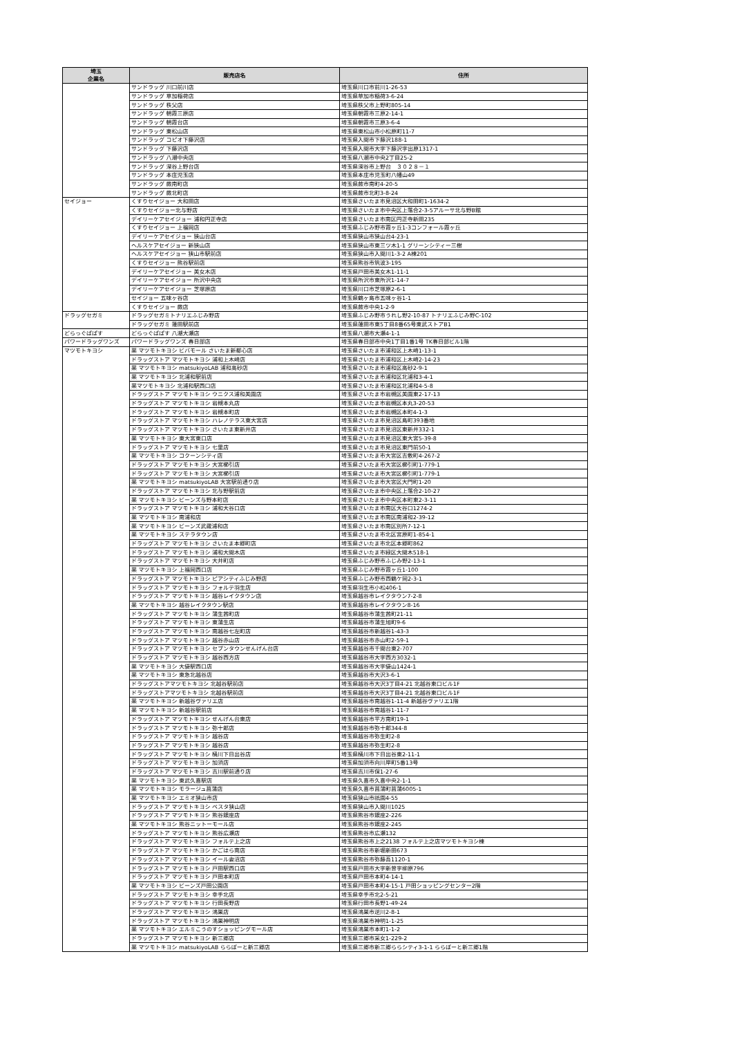| 埼玉 企業名 | 販売店名 | 住所 |
| --- | --- | --- |
| | サンドラッグ 川口前川店 | 埼玉県川口市前川1-26-53 |
| | サンドラッグ 草加稲荷店 | 埼玉県草加市稲荷3-6-24 |
| | サンドラッグ 秩父店 | 埼玉県秩父市上野町805-14 |
| | サンドラッグ 朝霞三原店 | 埼玉県朝霞市三原2-14-1 |
| | サンドラッグ 朝霞台店 | 埼玉県朝霞市三原3-6-4 |
| | サンドラッグ 東松山店 | 埼玉県東松山市小松原町11-7 |
| | サンドラッグ コピオ下藤沢店 | 埼玉県入間市下藤沢188-1 |
| | サンドラッグ 下藤沢店 | 埼玉県入間市大字下藤沢字出原1317-1 |
| | サンドラッグ 八潮中央店 | 埼玉県八潮市中央2丁目25-2 |
| | サンドラッグ 深谷上野台店 | 埼玉県深谷市上野台 ３０２８－１ |
| | サンドラッグ 本庄児玉店 | 埼玉県本庄市児玉町八幡山49 |
| | サンドラッグ 蕨南町店 | 埼玉県蕨市南町4-20-5 |
| | サンドラッグ 蕨北町店 | 埼玉県蕨市北町3-8-24 |
| セイジョー | くすりセイジョー 大和田店 | 埼玉県さいたま市見沼区大和田町1-1634-2 |
| | くすりセイジョー北与野店 | 埼玉県さいたま市中央区上落合2-3-5アルーサ北与野B館 |
| | デイリーケアセイジョー 浦和円正寺店 | 埼玉県さいたま市南区円正寺新田235 |
| | くすりセイジョー 上福岡店 | 埼玉県ふじみ野市霞ヶ丘1-3コンフォール霞ヶ丘 |
| | デイリーケアセイジョー 狭山台店 | 埼玉県狭山市狭山台4-23-1 |
| | ヘルスケアセイジョー 新狭山店 | 埼玉県狭山市東三ツ木1-1 グリーンシティー三樹 |
| | ヘルスケアセイジョー 狭山市駅前店 | 埼玉県狭山市入間川1-3-2 A棟201 |
| | くすりセイジョー 熊谷駅前店 | 埼玉県熊谷市筑波3-195 |
| | デイリーケアセイジョー 美女木店 | 埼玉県戸田市美女木1-11-1 |
| | デイリーケアセイジョー 所沢中央店 | 埼玉県所沢市東所沢1-14-7 |
| | デイリーケアセイジョー 芝塚原店 | 埼玉県川口市芝塚原2-6-1 |
| | セイジョー 五味ヶ谷店 | 埼玉県鶴ヶ島市五味ヶ谷1-1 |
| | くすりセイジョー 蕨店 | 埼玉県蕨市中央1-2-9 |
| ドラッグセガミ | ドラッグセガミトナリエふじみ野店 | 埼玉県ふじみ野市うれし野2-10-87 トナリエふじみ野C-102 |
| | ドラッグセガミ 蓮田駅前店 | 埼玉県蓮田市東5丁目8番65号東武ストアB1 |
| どらっぐぱぱす | どらっぐぱぱす 八潮大瀬店 | 埼玉県八潮市大瀬4-1-1 |
| パワードラッグワンズ | パワードラッグワンズ 春日部店 | 埼玉県春日部市中央1丁目1番1号 TK春日部ビル1階 |
| マツモトキヨシ | 薬 マツモトキヨシ ビバモール さいたま新都心店 | 埼玉県さいたま市浦和区上木崎1-13-1 |
| | ドラッグストア マツモトキヨシ 浦和上木崎店 | 埼玉県さいたま市浦和区上木崎2-14-23 |
| | 薬 マツモトキヨシ matsukiyoLAB 浦和高砂店 | 埼玉県さいたま市浦和区高砂2-9-1 |
| | 薬 マツモトキヨシ 北浦和駅前店 | 埼玉県さいたま市浦和区北浦和3-4-1 |
| | 薬マツモトキヨシ 北浦和駅西口店 | 埼玉県さいたま市浦和区北浦和4-5-8 |
| | ドラッグストア マツモトキヨシ ウニクス浦和美園店 | 埼玉県さいたま市岩槻区美園東2-17-13 |
| | ドラッグストア マツモトキヨシ 岩槻本丸店 | 埼玉県さいたま市岩槻区本丸3-20-53 |
| | ドラッグストア マツモトキヨシ 岩槻本町店 | 埼玉県さいたま市岩槻区本町4-1-3 |
| | ドラッグストア マツモトキヨシ ハレノテラス東大宮店 | 埼玉県さいたま市見沼区島町393番地 |
| | ドラッグストア マツモトキヨシ さいたま東新井店 | 埼玉県さいたま市見沼区東新井332-1 |
| | 薬 マツモトキヨシ 東大宮東口店 | 埼玉県さいたま市見沼区東大宮5-39-8 |
| | ドラッグストア マツモトキヨシ 七里店 | 埼玉県さいたま市見沼区東門前50-1 |
| | 薬 マツモトキヨシ コクーンシティ店 | 埼玉県さいたま市大宮区吉敷町4-267-2 |
| | ドラッグストア マツモトキヨシ 大宮櫛引店 | 埼玉県さいたま市大宮区櫛引町1-779-1 |
| | ドラッグストア マツモトキヨシ 大宮櫛引店 | 埼玉県さいたま市大宮区櫛引町1-779-1 |
| | 薬 マツモトキヨシ matsukiyoLAB 大宮駅前通り店 | 埼玉県さいたま市大宮区大門町1-20 |
| | ドラッグストア マツモトキヨシ 北与野駅前店 | 埼玉県さいたま市中央区上落合2-10-27 |
| | 薬 マツモトキヨシ ビーンズ与野本町店 | 埼玉県さいたま市中央区本町東2-3-11 |
| | ドラッグストア マツモトキヨシ 浦和大谷口店 | 埼玉県さいたま市南区大谷口1274-2 |
| | 薬 マツモトキヨシ 南浦和店 | 埼玉県さいたま市南区南浦和2-39-12 |
| | 薬 マツモトキヨシ ビーンズ武蔵浦和店 | 埼玉県さいたま市南区別所7-12-1 |
| | 薬 マツモトキヨシ ステラタウン店 | 埼玉県さいたま市北区宮原町1-854-1 |
| | ドラッグストア マツモトキヨシ さいたま本郷町店 | 埼玉県さいたま市北区本郷町862 |
| | ドラッグストア マツモトキヨシ 浦和大間木店 | 埼玉県さいたま市緑区大間木518-1 |
| | ドラッグストア マツモトキヨシ 大井町店 | 埼玉県ふじみ野市ふじみ野2-13-1 |
| | 薬 マツモトキヨシ 上福岡西口店 | 埼玉県ふじみ野市霞ヶ丘1-100 |
| | ドラッグストア マツモトキヨシ ピアシティふじみ野店 | 埼玉県ふじみ野市西鶴ケ岡2-3-1 |
| | ドラッグストア マツモトキヨシ フォルテ羽生店 | 埼玉県羽生市小松406-1 |
| | ドラッグストア マツモトキヨシ 越谷レイクタウン店 | 埼玉県越谷市レイクタウン7-2-8 |
| | 薬 マツモトキヨシ 越谷レイクタウン駅店 | 埼玉県越谷市レイクタウン8-16 |
| | ドラッグストア マツモトキヨシ 蒲生茜町店 | 埼玉県越谷市蒲生茜町21-11 |
| | ドラッグストア マツモトキヨシ 東蒲生店 | 埼玉県越谷市蒲生旭町9-6 |
| | ドラッグストア マツモトキヨシ 南越谷七左町店 | 埼玉県越谷市新越谷1-43-3 |
| | ドラッグストア マツモトキヨシ 越谷赤山店 | 埼玉県越谷市赤山町2-59-1 |
| | ドラッグストア マツモトキヨシ セブンタウンせんげん台店 | 埼玉県越谷市千間台東2-707 |
| | ドラッグストア マツモトキヨシ 越谷西方店 | 埼玉県越谷市大字西方3032-1 |
| | 薬 マツモトキヨシ 大袋駅西口店 | 埼玉県越谷市大字袋山1424-1 |
| | 薬 マツモトキヨシ 東急北越谷店 | 埼玉県越谷市大沢3-6-1 |
| | ドラッグストアマツモトキヨシ 北越谷駅前店 | 埼玉県越谷市大沢3丁目4-21 北越谷東口ビル1F |
| | ドラッグストアマツモトキヨシ 北越谷駅前店 | 埼玉県越谷市大沢3丁目4-21 北越谷東口ビル1F |
| | 薬 マツモトキヨシ 新越谷ヴァリエ店 | 埼玉県越谷市南越谷1-11-4 新越谷ヴァリエ1階 |
| | 薬 マツモトキヨシ 新越谷駅前店 | 埼玉県越谷市南越谷1-11-7 |
| | ドラッグストア マツモトキヨシ せんげん台東店 | 埼玉県越谷市平方南町19-1 |
| | ドラッグストア マツモトキヨシ 弥十郎店 | 埼玉県越谷市弥十郎344-8 |
| | ドラッグストア マツモトキヨシ 越谷店 | 埼玉県越谷市弥生町2-8 |
| | ドラッグストア マツモトキヨシ 越谷店 | 埼玉県越谷市弥生町2-8 |
| | ドラッグストア マツモトキヨシ 桶川下日出谷店 | 埼玉県桶川市下日出谷東2-11-1 |
| | ドラッグストア マツモトキヨシ 加須店 | 埼玉県加須市向川岸町5番13号 |
| | ドラッグストア マツモトキヨシ 吉川駅前通り店 | 埼玉県吉川市保1-27-6 |
| | 薬 マツモトキヨシ 東武久喜駅店 | 埼玉県久喜市久喜中央2-1-1 |
| | 薬 マツモトキヨシ モラージュ菖蒲店 | 埼玉県久喜市菖蒲町菖蒲6005-1 |
| | 薬 マツモトキヨシ エミオ狭山市店 | 埼玉県狭山市祇園4-55 |
| | ドラッグストア マツモトキヨシ ベスタ狭山店 | 埼玉県狭山市入間川1025 |
| | ドラッグストア マツモトキヨシ 熊谷銀座店 | 埼玉県熊谷市銀座2-226 |
| | 薬 マツモトキヨシ 熊谷ニットーモール店 | 埼玉県熊谷市銀座2-245 |
| | ドラッグストア マツモトキヨシ 熊谷広瀬店 | 埼玉県熊谷市広瀬132 |
| | ドラッグストア マツモトキヨシ フォルテ上之店 | 埼玉県熊谷市上之2138 フォルテ上之店マツモトキヨシ棟 |
| | ドラッグストア マツモトキヨシ かごはら南店 | 埼玉県熊谷市新堀新田673 |
| | ドラッグストア マツモトキヨシ イール妻沼店 | 埼玉県熊谷市弥藤吾1120-1 |
| | ドラッグストア マツモトキヨシ 戸田駅西口店 | 埼玉県戸田市大字新曽字柳原796 |
| | ドラッグストア マツモトキヨシ 戸田本町店 | 埼玉県戸田市本町4-14-1 |
| | 薬 マツモトキヨシ ビーンズ戸田公園店 | 埼玉県戸田市本町4-15-1 戸田ショッピングセンター2階 |
| | ドラッグストア マツモトキヨシ 幸手北店 | 埼玉県幸手市北2-5-21 |
| | ドラッグストア マツモトキヨシ 行田長野店 | 埼玉県行田市長野1-49-24 |
| | ドラッグストア マツモトキヨシ 鴻巣店 | 埼玉県鴻巣市逆川2-8-1 |
| | ドラッグストア マツモトキヨシ 鴻巣神明店 | 埼玉県鴻巣市神明1-1-25 |
| | 薬 マツモトキヨシ エルミこうのすショッピングモール店 | 埼玉県鴻巣市本町1-1-2 |
| | ドラッグストア マツモトキヨシ 新三郷店 | 埼玉県三郷市采女1-229-2 |
| | 薬 マツモトキヨシ matsukiyoLAB ららぽーと新三郷店 | 埼玉県三郷市新三郷ららシティ3-1-1 ららぽーと新三郷1階 |